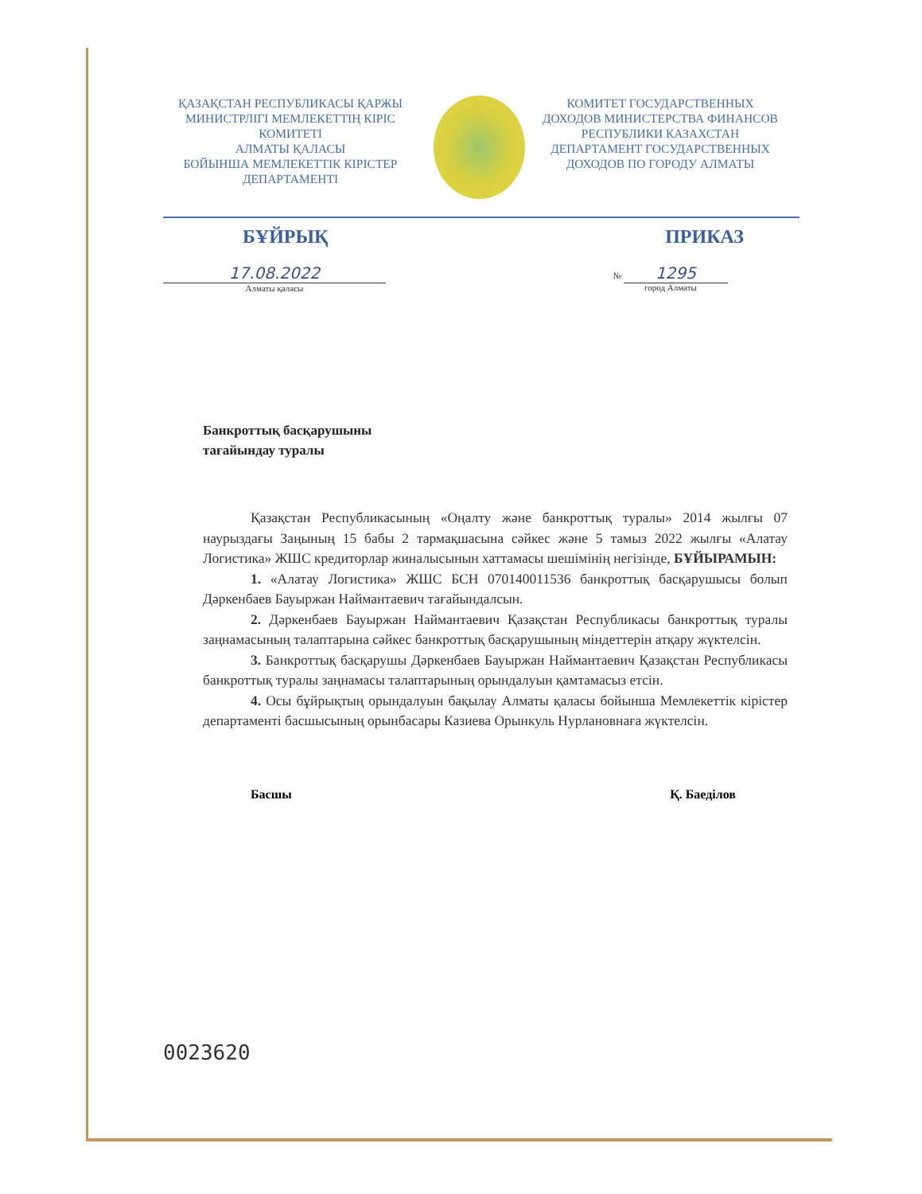ҚАЗАҚСТАН РЕСПУБЛИКАСЫ ҚАРЖЫ МИНИСТРЛІГІ МЕМЛЕКЕТТІҢ КІРІС КОМИТЕТІ
АЛМАТЫ ҚАЛАСЫ
БОЙЫНША МЕМЛЕКЕТТІК КІРІСТЕР ДЕПАРТАМЕНТІ
КОМИТЕТ ГОСУДАРСТВЕННЫХ ДОХОДОВ МИНИСТЕРСТВА ФИНАНСОВ РЕСПУБЛИКИ КАЗАХСТАН
ДЕПАРТАМЕНТ ГОСУДАРСТВЕННЫХ ДОХОДОВ ПО ГОРОДУ АЛМАТЫ
БҰЙРЫҚ ПРИКАЗ
17.08.2022
Алматы қаласы
№ 1295
город Алматы
Банкроттық басқарушыны
тағайындау туралы
Қазақстан Республикасының «Оңалту және банкроттық туралы» 2014 жылғы 07 наурыздағы Заңының 15 бабы 2 тармақшасына сәйкес және 5 тамыз 2022 жылғы «Алатау Логистика» ЖШС кредиторлар жиналысынын хаттамасы шешімінің негізінде, БҰЙЫРАМЫН:
1. «Алатау Логистика» ЖШС БСН 070140011536 банкроттық басқарушысы болып Дәркенбаев Бауыржан Наймантаевич тағайындалсын.
2. Дәркенбаев Бауыржан Наймантаевич Қазақстан Республикасы банкроттық туралы заңнамасының талаптарына сәйкес банкроттық басқарушының міндеттерін атқару жүктелсін.
3. Банкроттық басқарушы Дәркенбаев Бауыржан Наймантаевич Қазақстан Республикасы банкроттық туралы заңнамасы талаптарының орындалуын қамтамасыз етсін.
4. Осы бұйрықтың орындалуын бақылау Алматы қаласы бойынша Мемлекеттік кірістер департаменті басшысының орынбасары Казиева Орынкуль Нурлановнаға жүктелсін.
Басшы Қ. Баеділов
0023620